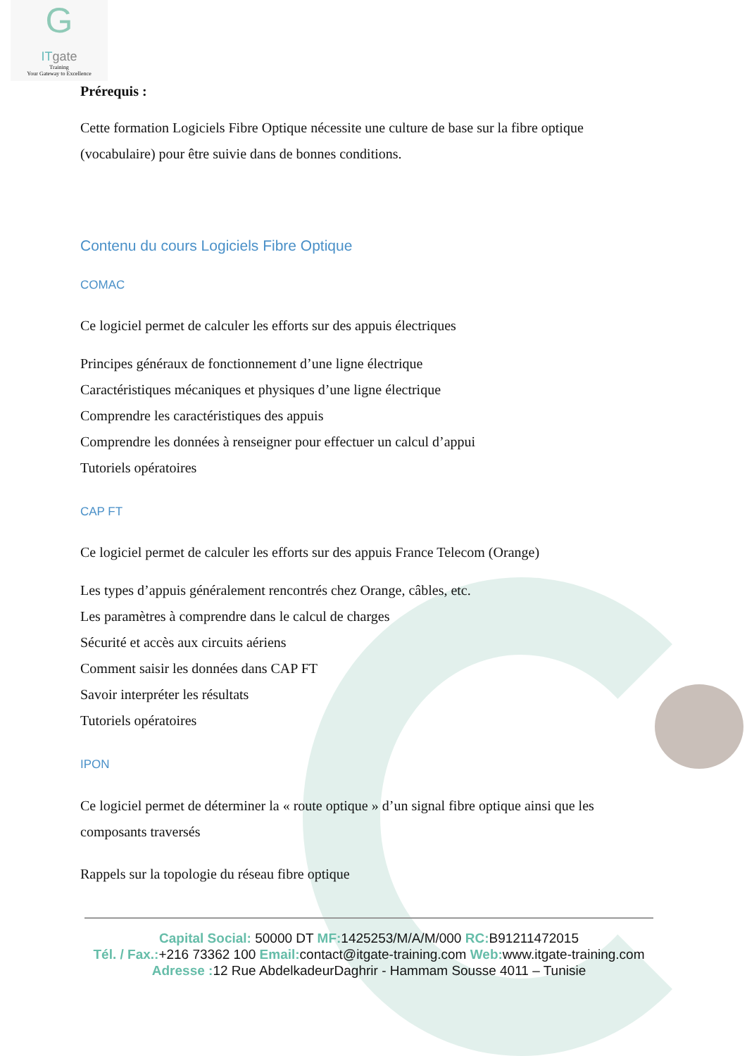G
ITgate
Training
Your Gateway to Excellence
Prérequis :
Cette formation Logiciels Fibre Optique nécessite une culture de base sur la fibre optique (vocabulaire) pour être suivie dans de bonnes conditions.
Contenu du cours Logiciels Fibre Optique
COMAC
Ce logiciel permet de calculer les efforts sur des appuis électriques
Principes généraux de fonctionnement d’une ligne électrique
Caractéristiques mécaniques et physiques d’une ligne électrique
Comprendre les caractéristiques des appuis
Comprendre les données à renseigner pour effectuer un calcul d’appui
Tutoriels opératoires
CAP FT
Ce logiciel permet de calculer les efforts sur des appuis France Telecom (Orange)
Les types d’appuis généralement rencontrés chez Orange, câbles, etc.
Les paramètres à comprendre dans le calcul de charges
Sécurité et accès aux circuits aériens
Comment saisir les données dans CAP FT
Savoir interpréter les résultats
Tutoriels opératoires
IPON
Ce logiciel permet de déterminer la « route optique » d’un signal fibre optique ainsi que les composants traversés
Rappels sur la topologie du réseau fibre optique
Capital Social: 50000 DT MF: 1425253/M/A/M/000 RC: B91211472015
Tél. / Fax.:+216 73362 100 Email: contact@itgate-training.com Web: www.itgate-training.com
Adresse : 12 Rue AbdelkadeurDaghrir - Hammam Sousse 4011 – Tunisie